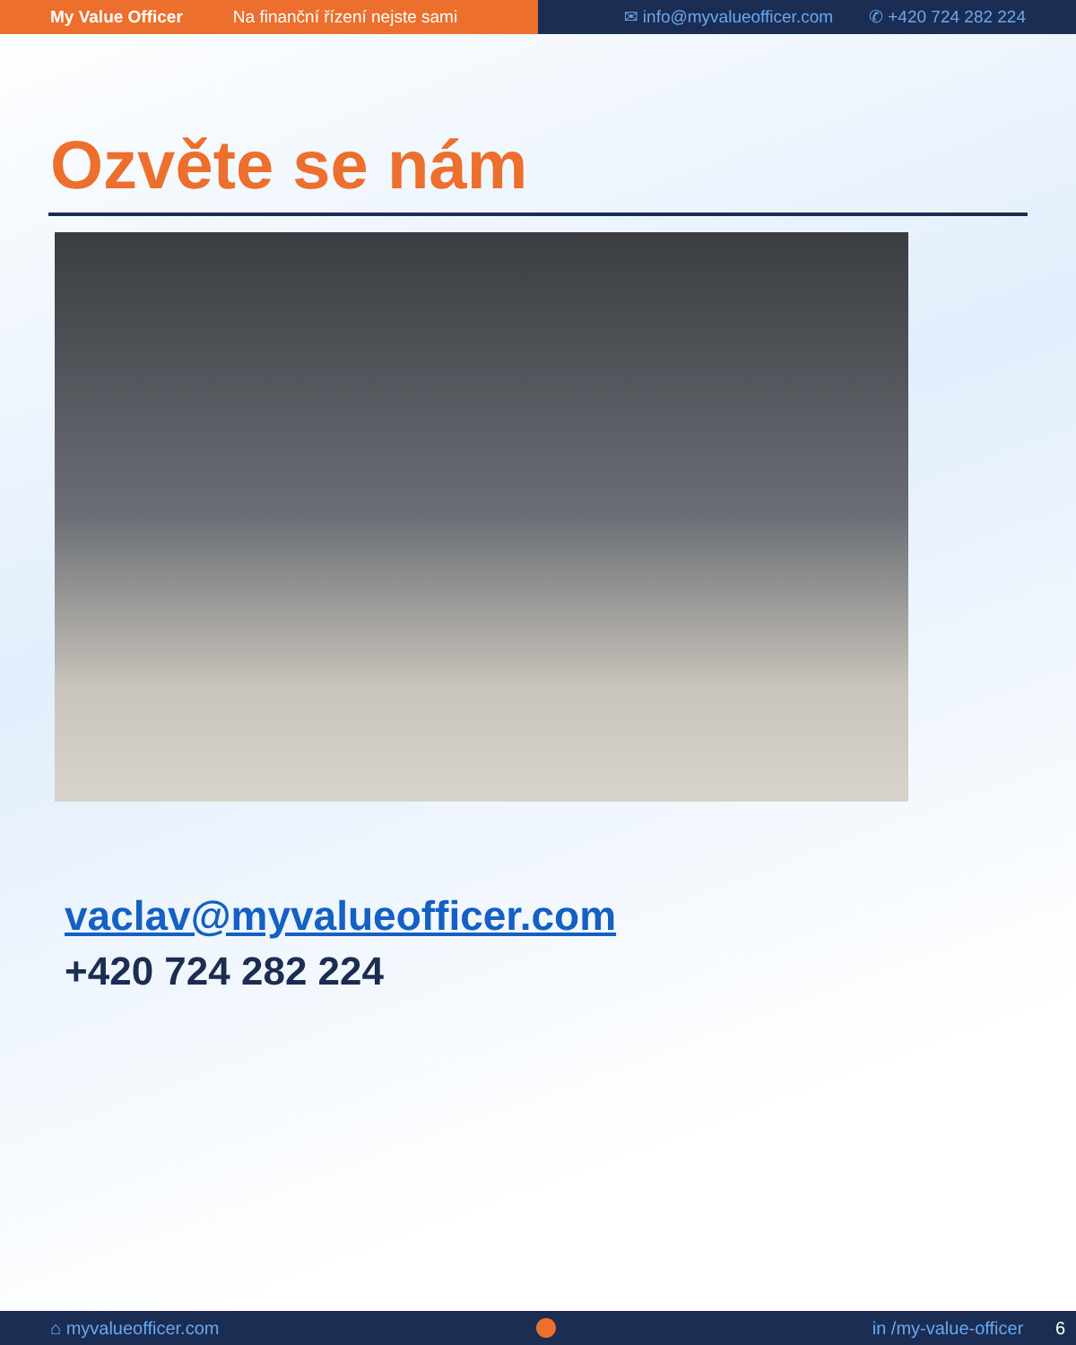My Value Officer Na finanční řízení nejste sami ✉ info@myvalueofficer.com ✆ +420 724 282 224
Ozvěte se nám
vaclav@myvalueofficer.com
+420 724 282 224
⌂ myvalueofficer.com in /my-value-officer 6